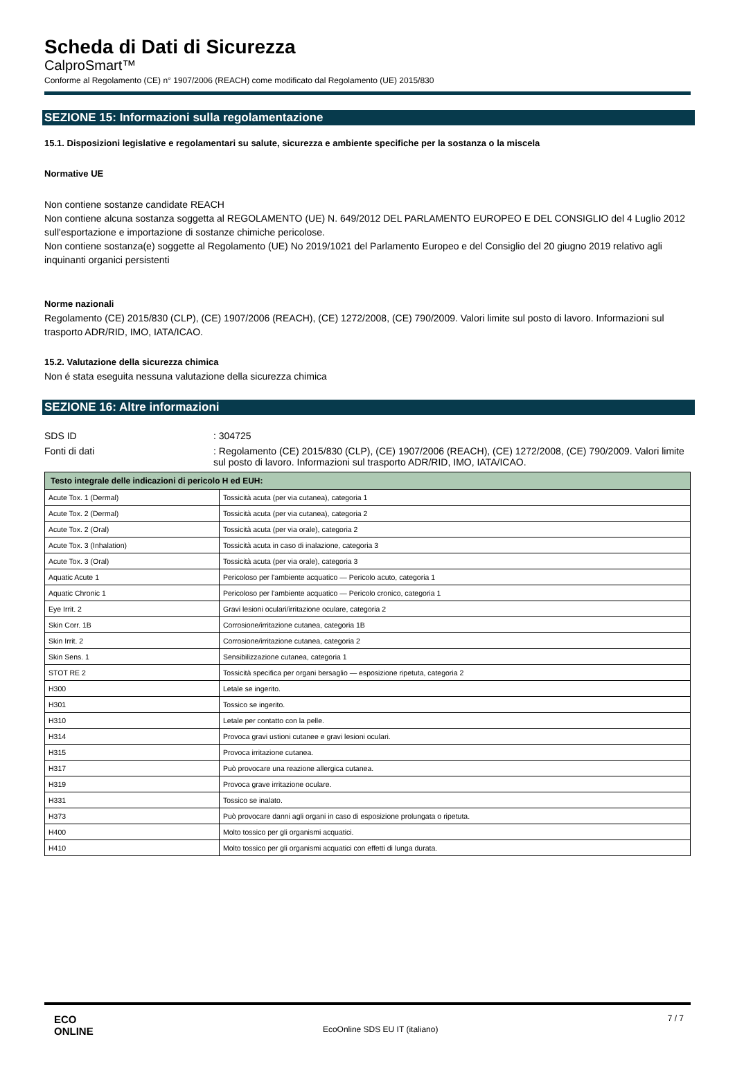Scheda di Dati di Sicurezza
CalproSmart™
Conforme al Regolamento (CE) n° 1907/2006 (REACH) come modificato dal Regolamento (UE) 2015/830
SEZIONE 15: Informazioni sulla regolamentazione
15.1. Disposizioni legislative e regolamentari su salute, sicurezza e ambiente specifiche per la sostanza o la miscela
Normative UE
Non contiene sostanze candidate REACH
Non contiene alcuna sostanza soggetta al REGOLAMENTO (UE) N. 649/2012 DEL PARLAMENTO EUROPEO E DEL CONSIGLIO del 4 Luglio 2012 sull'esportazione e importazione di sostanze chimiche pericolose.
Non contiene sostanza(e) soggette al Regolamento (UE) No 2019/1021 del Parlamento Europeo e del Consiglio del 20 giugno 2019 relativo agli inquinanti organici persistenti
Norme nazionali
Regolamento (CE) 2015/830 (CLP), (CE) 1907/2006 (REACH), (CE) 1272/2008, (CE) 790/2009. Valori limite sul posto di lavoro. Informazioni sul trasporto ADR/RID, IMO, IATA/ICAO.
15.2. Valutazione della sicurezza chimica
Non é stata eseguita nessuna valutazione della sicurezza chimica
SEZIONE 16: Altre informazioni
SDS ID : 304725
Fonti di dati : Regolamento (CE) 2015/830 (CLP), (CE) 1907/2006 (REACH), (CE) 1272/2008, (CE) 790/2009. Valori limite sul posto di lavoro. Informazioni sul trasporto ADR/RID, IMO, IATA/ICAO.
| Testo integrale delle indicazioni di pericolo H ed EUH: | |
| --- | --- |
| Acute Tox. 1 (Dermal) | Tossicità acuta (per via cutanea), categoria 1 |
| Acute Tox. 2 (Dermal) | Tossicità acuta (per via cutanea), categoria 2 |
| Acute Tox. 2 (Oral) | Tossicità acuta (per via orale), categoria 2 |
| Acute Tox. 3 (Inhalation) | Tossicità acuta in caso di inalazione, categoria 3 |
| Acute Tox. 3 (Oral) | Tossicità acuta (per via orale), categoria 3 |
| Aquatic Acute 1 | Pericoloso per l'ambiente acquatico — Pericolo acuto, categoria 1 |
| Aquatic Chronic 1 | Pericoloso per l'ambiente acquatico — Pericolo cronico, categoria 1 |
| Eye Irrit. 2 | Gravi lesioni oculari/irritazione oculare, categoria 2 |
| Skin Corr. 1B | Corrosione/irritazione cutanea, categoria 1B |
| Skin Irrit. 2 | Corrosione/irritazione cutanea, categoria 2 |
| Skin Sens. 1 | Sensibilizzazione cutanea, categoria 1 |
| STOT RE 2 | Tossicità specifica per organi bersaglio — esposizione ripetuta, categoria 2 |
| H300 | Letale se ingerito. |
| H301 | Tossico se ingerito. |
| H310 | Letale per contatto con la pelle. |
| H314 | Provoca gravi ustioni cutanee e gravi lesioni oculari. |
| H315 | Provoca irritazione cutanea. |
| H317 | Può provocare una reazione allergica cutanea. |
| H319 | Provoca grave irritazione oculare. |
| H331 | Tossico se inalato. |
| H373 | Può provocare danni agli organi in caso di esposizione prolungata o ripetuta. |
| H400 | Molto tossico per gli organismi acquatici. |
| H410 | Molto tossico per gli organismi acquatici con effetti di lunga durata. |
ECO
ONLINE
EcoOnline SDS EU IT (italiano)
7 / 7